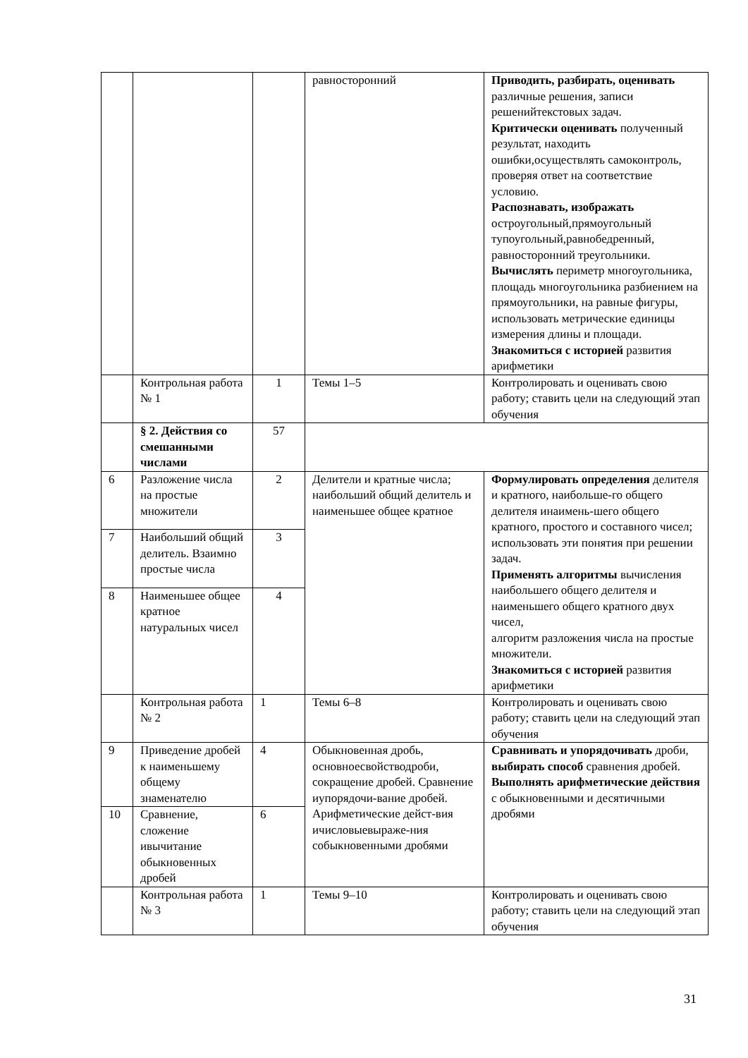| | | | равносторонний | Приводить, разбирать, оценивать различные решения, записи решенийтекстовых задач. Критически оценивать полученный результат, находить ошибки,осуществлять самоконтроль, проверяя ответ на соответствие условию. Распознавать, изображать остроугольный,прямоугольный тупоугольный,равнобедренный, равносторонний треугольники. Вычислять периметр многоугольника, площадь многоугольника разбиением на прямоугольники, на равные фигуры, использовать метрические единицы измерения длины и площади. Знакомиться с историей развития арифметики |
| | Контрольная работа № 1 | 1 | Темы 1–5 | Контролировать и оценивать свою работу; ставить цели на следующий этап обучения |
| | § 2. Действия со смешанными числами | 57 | | |
| 6 | Разложение числа на простые множители | 2 | Делители и кратные числа; наибольший общий делитель и наименьшее общее кратное | Формулировать определения делителя и кратного, наибольше-го общего делителя инаимень-шего общего кратного, простого и составного чисел; использовать эти понятия при решении задач. Применять алгоритмы вычисления наибольшего общего делителя и наименьшего общего кратного двух чисел, алгоритм разложения числа на простые множители. Знакомиться с историей развития арифметики |
| 7 | Наибольший общий делитель. Взаимно простые числа | 3 | | |
| 8 | Наименьшее общее кратное натуральных чисел | 4 | | |
| | Контрольная работа № 2 | 1 | Темы 6–8 | Контролировать и оценивать свою работу; ставить цели на следующий этап обучения |
| 9 | Приведение дробей к наименьшему общему знаменателю | 4 | Обыкновенная дробь, основноесвойстводроби, сокращение дробей. Сравнение иупорядочи-вание дробей. Арифметические дейст-вия ичисловыевыраже-ния собыкновенными дробями | Сравнивать и упорядочивать дроби, выбирать способ сравнения дробей. Выполнять арифметические действия с обыкновенными и десятичными дробями |
| 10 | Сравнение, сложение ивычитание обыкновенных дробей | 6 | | |
| | Контрольная работа № 3 | 1 | Темы 9–10 | Контролировать и оценивать свою работу; ставить цели на следующий этап обучения |
31